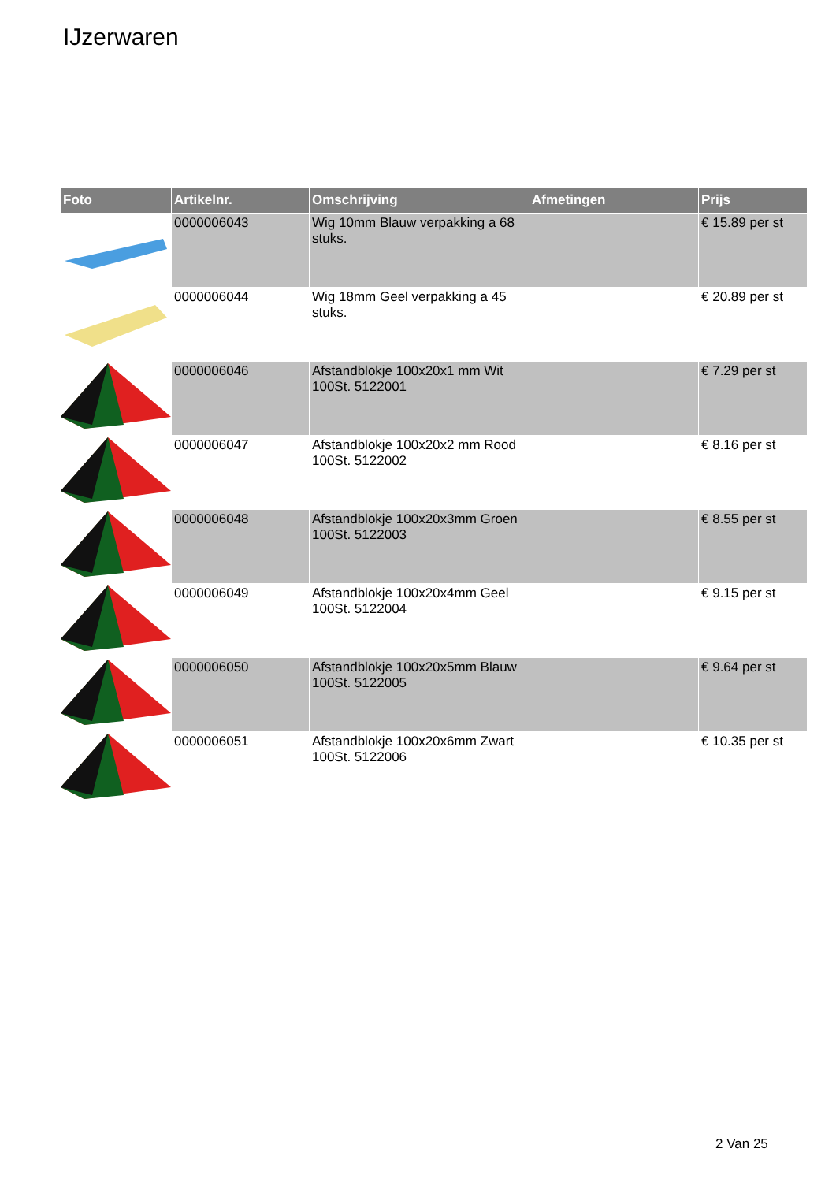IJzerwaren
| Foto | Artikelnr. | Omschrijving | Afmetingen | Prijs |
| --- | --- | --- | --- | --- |
| | 0000006043 | Wig 10mm Blauw verpakking a 68 stuks. | | € 15.89 per st |
| | 0000006044 | Wig 18mm Geel verpakking a 45 stuks. | | € 20.89 per st |
| | 0000006046 | Afstandblokje 100x20x1 mm Wit 100St. 5122001 | | € 7.29 per st |
| | 0000006047 | Afstandblokje 100x20x2 mm Rood 100St. 5122002 | | € 8.16 per st |
| | 0000006048 | Afstandblokje 100x20x3mm Groen 100St. 5122003 | | € 8.55 per st |
| | 0000006049 | Afstandblokje 100x20x4mm Geel 100St. 5122004 | | € 9.15 per st |
| | 0000006050 | Afstandblokje 100x20x5mm Blauw 100St. 5122005 | | € 9.64 per st |
| | 0000006051 | Afstandblokje 100x20x6mm Zwart 100St. 5122006 | | € 10.35 per st |
2 Van 25